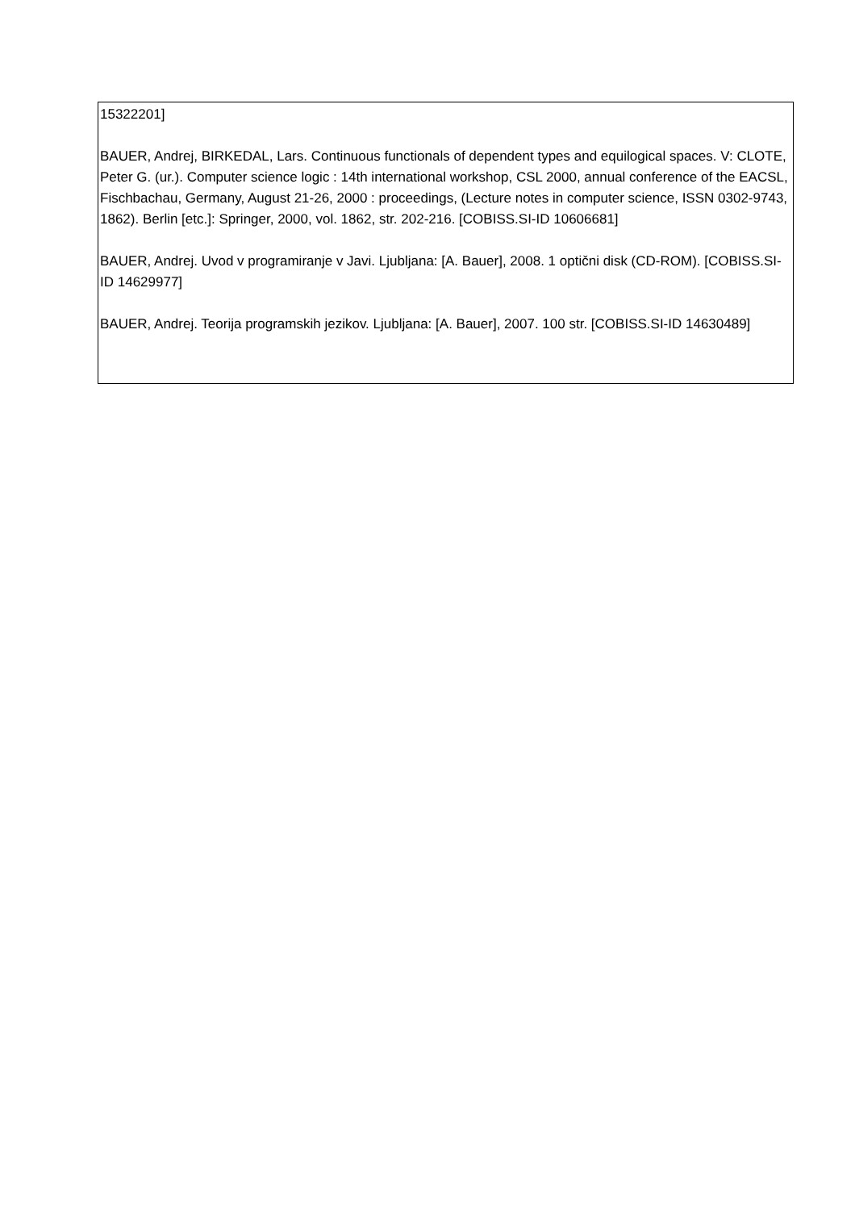| 15322201] BAUER, Andrej, BIRKEDAL, Lars. Continuous functionals of dependent types and equilogical spaces. V: CLOTE, Peter G. (ur.). Computer science logic : 14th international workshop, CSL 2000, annual conference of the EACSL, Fischbachau, Germany, August 21-26, 2000 : proceedings, (Lecture notes in computer science, ISSN 0302-9743, 1862). Berlin [etc.]: Springer, 2000, vol. 1862, str. 202-216. [COBISS.SI-ID 10606681] BAUER, Andrej. Uvod v programiranje v Javi. Ljubljana: [A. Bauer], 2008. 1 optični disk (CD-ROM). [COBISS.SI-ID 14629977] BAUER, Andrej. Teorija programskih jezikov. Ljubljana: [A. Bauer], 2007. 100 str. [COBISS.SI-ID 14630489] |